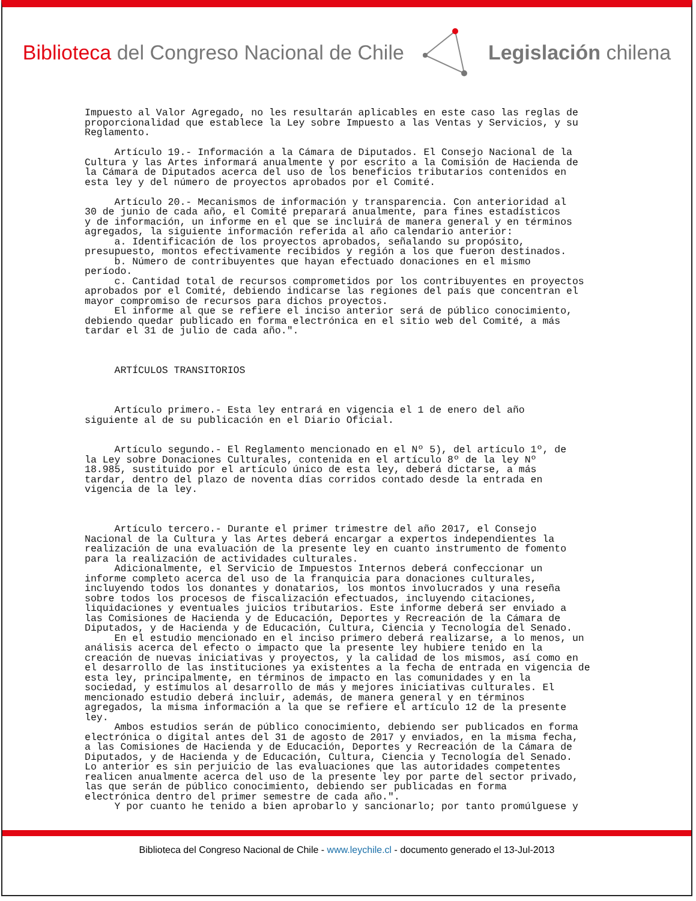Biblioteca del Congreso Nacional de Chile
Legislación chilena
Impuesto al Valor Agregado, no les resultarán aplicables en este caso las reglas de proporcionalidad que establece la Ley sobre Impuesto a las Ventas y Servicios, y su Reglamento. Artículo 19.- Información a la Cámara de Diputados. El Consejo Nacional de la Cultura y las Artes informará anualmente y por escrito a la Comisión de Hacienda de la Cámara de Diputados acerca del uso de los beneficios tributarios contenidos en esta ley y del número de proyectos aprobados por el Comité. Artículo 20.- Mecanismos de información y transparencia. Con anterioridad al 30 de junio de cada año, el Comité preparará anualmente, para fines estadísticos y de información, un informe en el que se incluirá de manera general y en términos agregados, la siguiente información referida al año calendario anterior: a. Identificación de los proyectos aprobados, señalando su propósito, presupuesto, montos efectivamente recibidos y región a los que fueron destinados. b. Número de contribuyentes que hayan efectuado donaciones en el mismo período. c. Cantidad total de recursos comprometidos por los contribuyentes en proyectos aprobados por el Comité, debiendo indicarse las regiones del país que concentran el mayor compromiso de recursos para dichos proyectos. El informe al que se refiere el inciso anterior será de público conocimiento, debiendo quedar publicado en forma electrónica en el sitio web del Comité, a más tardar el 31 de julio de cada año.". ARTÍCULOS TRANSITORIOS Artículo primero.- Esta ley entrará en vigencia el 1 de enero del año siguiente al de su publicación en el Diario Oficial. Artículo segundo.- El Reglamento mencionado en el Nº 5), del artículo 1º, de la Ley sobre Donaciones Culturales, contenida en el artículo 8º de la ley Nº 18.985, sustituido por el artículo único de esta ley, deberá dictarse, a más tardar, dentro del plazo de noventa días corridos contado desde la entrada en vigencia de la ley. Artículo tercero.- Durante el primer trimestre del año 2017, el Consejo Nacional de la Cultura y las Artes deberá encargar a expertos independientes la realización de una evaluación de la presente ley en cuanto instrumento de fomento para la realización de actividades culturales. Adicionalmente, el Servicio de Impuestos Internos deberá confeccionar un informe completo acerca del uso de la franquicia para donaciones culturales, incluyendo todos los donantes y donatarios, los montos involucrados y una reseña sobre todos los procesos de fiscalización efectuados, incluyendo citaciones, liquidaciones y eventuales juicios tributarios. Este informe deberá ser enviado a las Comisiones de Hacienda y de Educación, Deportes y Recreación de la Cámara de Diputados, y de Hacienda y de Educación, Cultura, Ciencia y Tecnología del Senado. En el estudio mencionado en el inciso primero deberá realizarse, a lo menos, un análisis acerca del efecto o impacto que la presente ley hubiere tenido en la creación de nuevas iniciativas y proyectos, y la calidad de los mismos, así como en el desarrollo de las instituciones ya existentes a la fecha de entrada en vigencia de esta ley, principalmente, en términos de impacto en las comunidades y en la sociedad, y estímulos al desarrollo de más y mejores iniciativas culturales. El mencionado estudio deberá incluir, además, de manera general y en términos agregados, la misma información a la que se refiere el artículo 12 de la presente ley. Ambos estudios serán de público conocimiento, debiendo ser publicados en forma electrónica o digital antes del 31 de agosto de 2017 y enviados, en la misma fecha, a las Comisiones de Hacienda y de Educación, Deportes y Recreación de la Cámara de Diputados, y de Hacienda y de Educación, Cultura, Ciencia y Tecnología del Senado. Lo anterior es sin perjuicio de las evaluaciones que las autoridades competentes realicen anualmente acerca del uso de la presente ley por parte del sector privado, las que serán de público conocimiento, debiendo ser publicadas en forma electrónica dentro del primer semestre de cada año.". Y por cuanto he tenido a bien aprobarlo y sancionarlo; por tanto promúlguese y
Biblioteca del Congreso Nacional de Chile - www.leychile.cl - documento generado el 13-Jul-2013